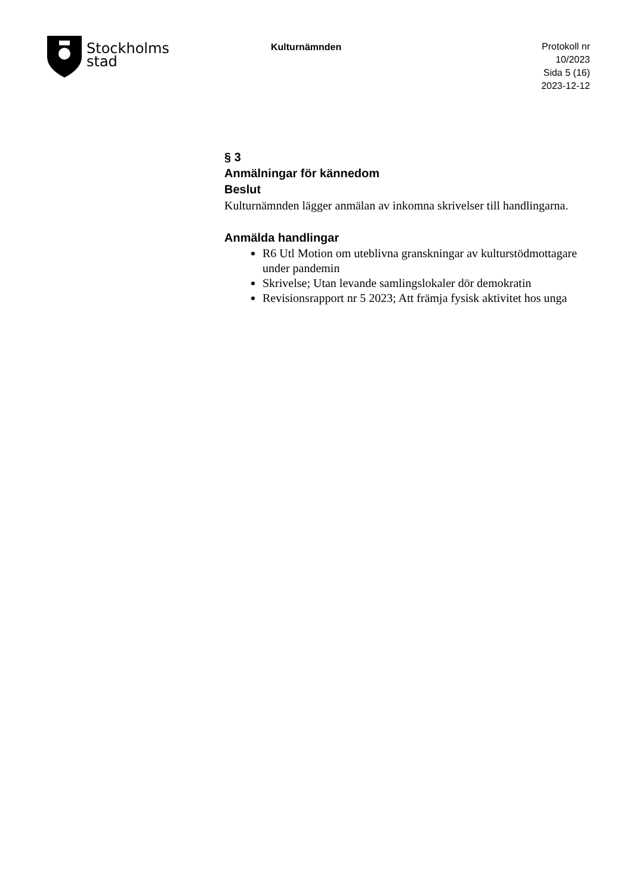Stockholms
stad
Kulturnämnden
Protokoll nr 10/2023
Sida 5 (16)
2023-12-12
§ 3
Anmälningar för kännedom
Beslut
Kulturnämnden lägger anmälan av inkomna skrivelser till handlingarna.
Anmälda handlingar
R6 Utl Motion om uteblivna granskningar av kulturstödmottagare under pandemin
Skrivelse; Utan levande samlingslokaler dör demokratin
Revisionsrapport nr 5 2023; Att främja fysisk aktivitet hos unga